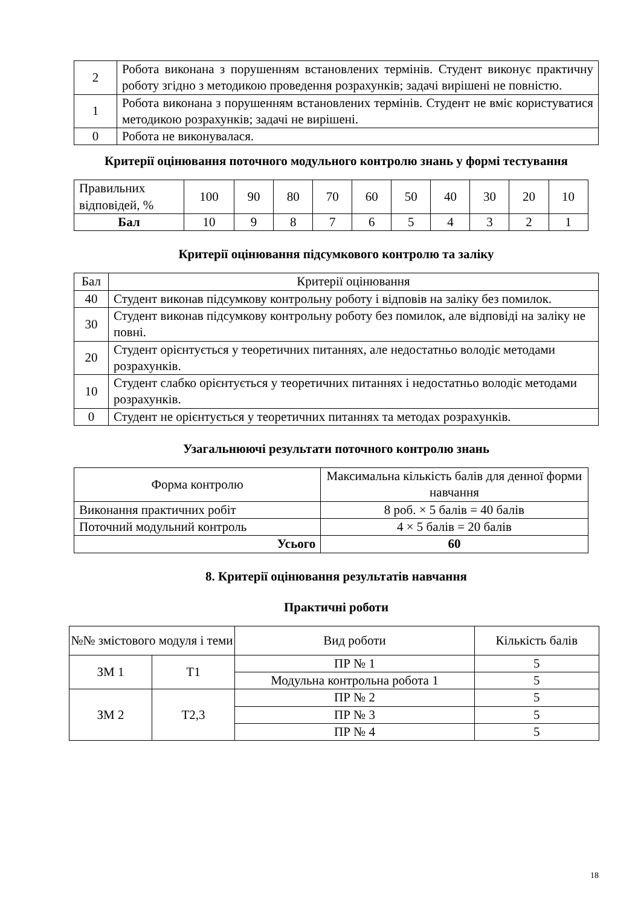| 2 | Робота виконана з порушенням встановлених термінів. Студент виконує практичну роботу згідно з методикою проведення розрахунків; задачі вирішені не повністю. |
| 1 | Робота виконана з порушенням встановлених термінів. Студент не вміє користуватися методикою розрахунків; задачі не вирішені. |
| 0 | Робота не виконувалася. |
Критерії оцінювання поточного модульного контролю знань у формі тестування
| Правильних відповідей, % | 100 | 90 | 80 | 70 | 60 | 50 | 40 | 30 | 20 | 10 |
| Бал | 10 | 9 | 8 | 7 | 6 | 5 | 4 | 3 | 2 | 1 |
Критерії оцінювання підсумкового контролю та заліку
| Бал | Критерії оцінювання |
| --- | --- |
| 40 | Студент виконав підсумкову контрольну роботу і відповів на заліку без помилок. |
| 30 | Студент виконав підсумкову контрольну роботу без помилок, але відповіді на заліку не повні. |
| 20 | Студент орієнтується у теоретичних питаннях, але недостатньо володіє методами розрахунків. |
| 10 | Студент слабко орієнтується у теоретичних питаннях і недостатньо володіє методами розрахунків. |
| 0 | Студент не орієнтується у теоретичних питаннях та методах розрахунків. |
Узагальнюючі результати поточного контролю знань
| Форма контролю | Максимальна кількість балів для денної форми навчання |
| --- | --- |
| Виконання практичних робіт | 8 роб. × 5 балів = 40 балів |
| Поточний модульний контроль | 4 × 5 балів = 20 балів |
| Усього | 60 |
8. Критерії оцінювання результатів навчання
Практичні роботи
| №№ змістового модуля і теми | | Вид роботи | Кількість балів |
| --- | --- | --- | --- |
| ЗМ 1 | Т1 | ПР № 1 | 5 |
| | | Модульна контрольна робота 1 | 5 |
| ЗМ 2 | Т2,3 | ПР № 2 | 5 |
| | | ПР № 3 | 5 |
| | | ПР № 4 | 5 |
18